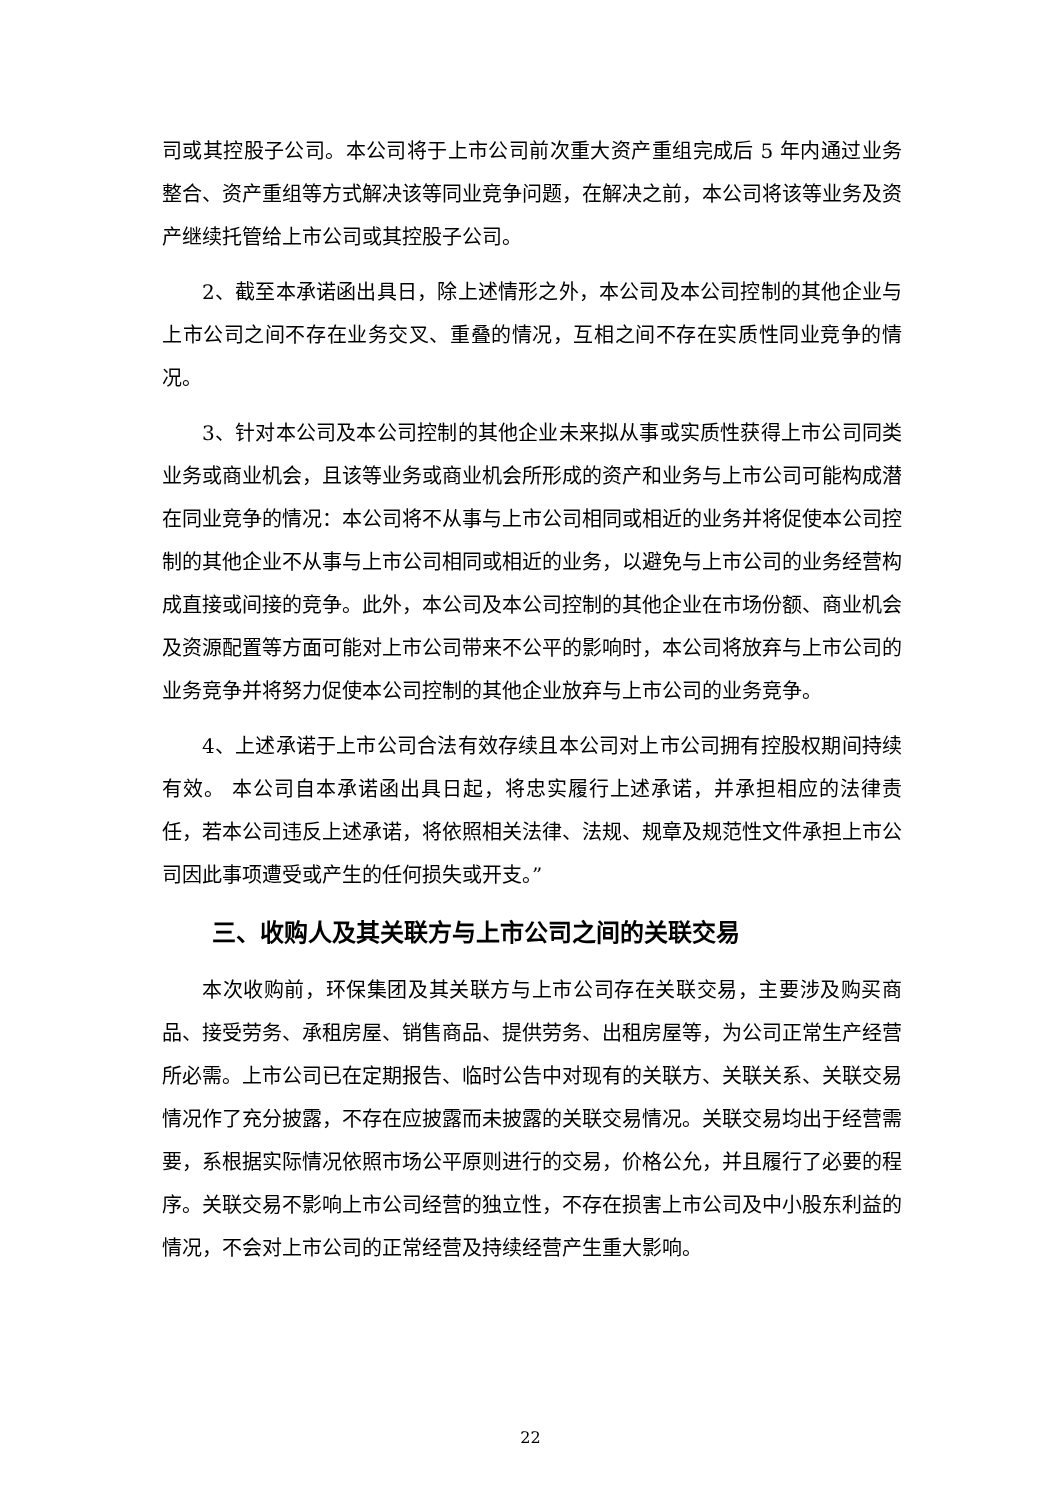司或其控股子公司。本公司将于上市公司前次重大资产重组完成后 5 年内通过业务整合、资产重组等方式解决该等同业竞争问题，在解决之前，本公司将该等业务及资产继续托管给上市公司或其控股子公司。
2、截至本承诺函出具日，除上述情形之外，本公司及本公司控制的其他企业与上市公司之间不存在业务交叉、重叠的情况，互相之间不存在实质性同业竞争的情况。
3、针对本公司及本公司控制的其他企业未来拟从事或实质性获得上市公司同类业务或商业机会，且该等业务或商业机会所形成的资产和业务与上市公司可能构成潜在同业竞争的情况：本公司将不从事与上市公司相同或相近的业务并将促使本公司控制的其他企业不从事与上市公司相同或相近的业务，以避免与上市公司的业务经营构成直接或间接的竞争。此外，本公司及本公司控制的其他企业在市场份额、商业机会及资源配置等方面可能对上市公司带来不公平的影响时，本公司将放弃与上市公司的业务竞争并将努力促使本公司控制的其他企业放弃与上市公司的业务竞争。
4、上述承诺于上市公司合法有效存续且本公司对上市公司拥有控股权期间持续有效。 本公司自本承诺函出具日起，将忠实履行上述承诺，并承担相应的法律责任，若本公司违反上述承诺，将依照相关法律、法规、规章及规范性文件承担上市公司因此事项遭受或产生的任何损失或开支。”
三、收购人及其关联方与上市公司之间的关联交易
本次收购前，环保集团及其关联方与上市公司存在关联交易，主要涉及购买商品、接受劳务、承租房屋、销售商品、提供劳务、出租房屋等，为公司正常生产经营所必需。上市公司已在定期报告、临时公告中对现有的关联方、关联关系、关联交易情况作了充分披露，不存在应披露而未披露的关联交易情况。关联交易均出于经营需要，系根据实际情况依照市场公平原则进行的交易，价格公允，并且履行了必要的程序。关联交易不影响上市公司经营的独立性，不存在损害上市公司及中小股东利益的情况，不会对上市公司的正常经营及持续经营产生重大影响。
22